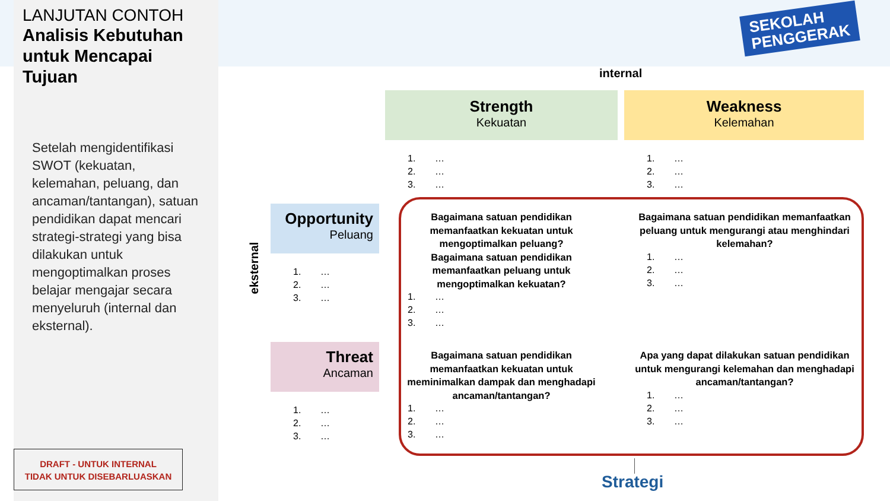LANJUTAN CONTOH
Analisis Kebutuhan untuk Mencapai Tujuan
Setelah mengidentifikasi SWOT (kekuatan, kelemahan, peluang, dan ancaman/tantangan), satuan pendidikan dapat mencari strategi-strategi yang bisa dilakukan untuk mengoptimalkan proses belajar mengajar secara menyeluruh (internal dan eksternal).
DRAFT - UNTUK INTERNAL
TIDAK UNTUK DISEBARLUASKAN
SEKOLAH
PENGGERAK
internal
Strength
Kekuatan
Weakness
Kelemahan
1. …
2. …
3. …
1. …
2. …
3. …
eksternal
Opportunity
Peluang
1. …
2. …
3. …
Threat
Ancaman
1. …
2. …
3. …
Bagaimana satuan pendidikan memanfaatkan kekuatan untuk mengoptimalkan peluang?
Bagaimana satuan pendidikan memanfaatkan peluang untuk mengoptimalkan kekuatan?
1. …
2. …
3. …
Bagaimana satuan pendidikan memanfaatkan peluang untuk mengurangi atau menghindari kelemahan?
1. …
2. …
3. …
Bagaimana satuan pendidikan memanfaatkan kekuatan untuk meminimalkan dampak dan menghadapi ancaman/tantangan?
1. …
2. …
3. …
Apa yang dapat dilakukan satuan pendidikan untuk mengurangi kelemahan dan menghadapi ancaman/tantangan?
1. …
2. …
3. …
Strategi